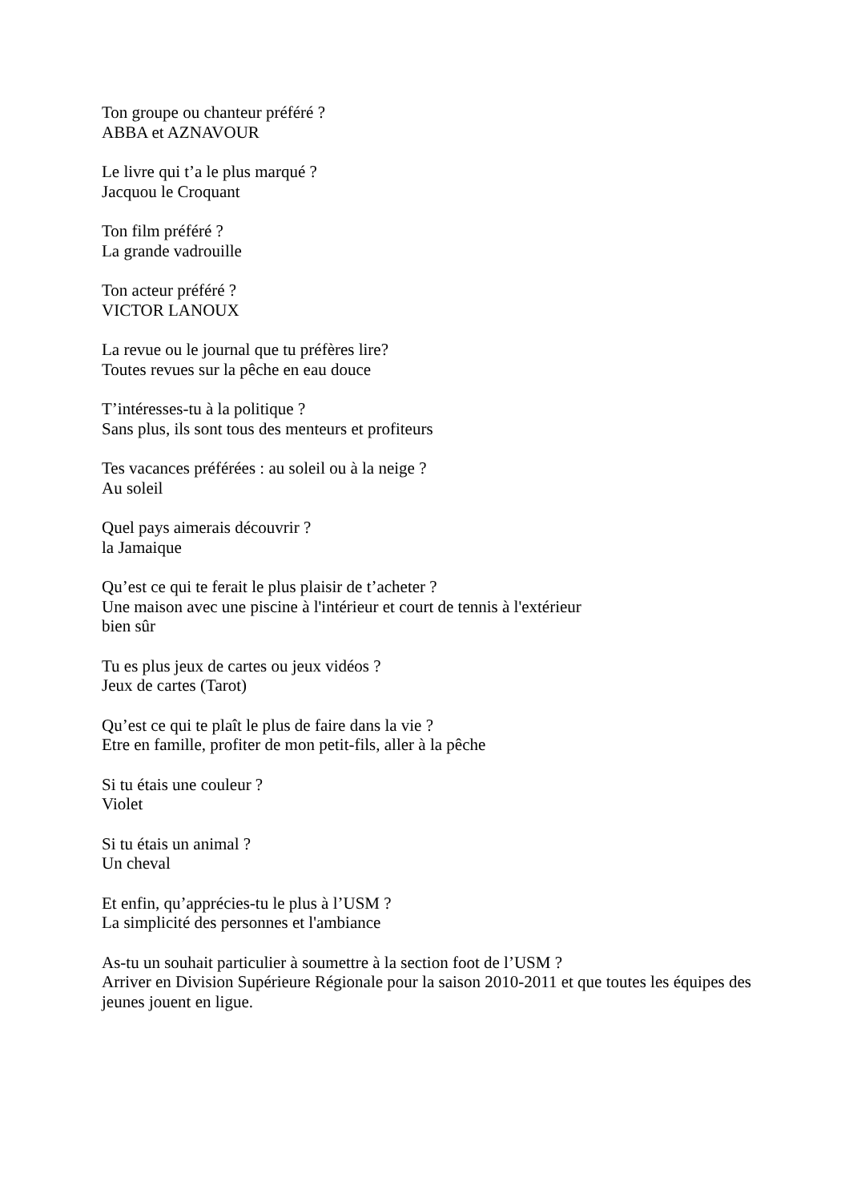Ton groupe ou chanteur préféré ?
ABBA et AZNAVOUR
Le livre qui t’a le plus marqué ?
Jacquou le Croquant
Ton film préféré ?
La grande vadrouille
Ton acteur préféré ?
VICTOR LANOUX
La revue ou le journal que tu préfères lire?
Toutes revues sur la pêche en eau douce
T’intéresses-tu à la politique ?
Sans plus, ils sont tous des menteurs et profiteurs
Tes vacances préférées : au soleil ou à la neige ?
Au soleil
Quel pays aimerais découvrir ?
la Jamaique
Qu’est ce qui te ferait le plus plaisir de t’acheter ?
Une maison avec une piscine à l'intérieur et court de tennis à l'extérieur
bien sûr
Tu es plus jeux de cartes ou jeux vidéos ?
Jeux de cartes (Tarot)
Qu’est ce qui te plaît le plus de faire dans la vie ?
Etre en famille, profiter de mon petit-fils, aller à la pêche
Si tu étais une couleur ?
Violet
Si tu étais un animal ?
Un cheval
Et enfin, qu’apprécies-tu le plus à l’USM ?
La simplicité des personnes et l'ambiance
As-tu un souhait particulier à soumettre à la section foot de l’USM ?
Arriver en Division Supérieure Régionale pour la saison 2010-2011 et que toutes les équipes des jeunes jouent en ligue.